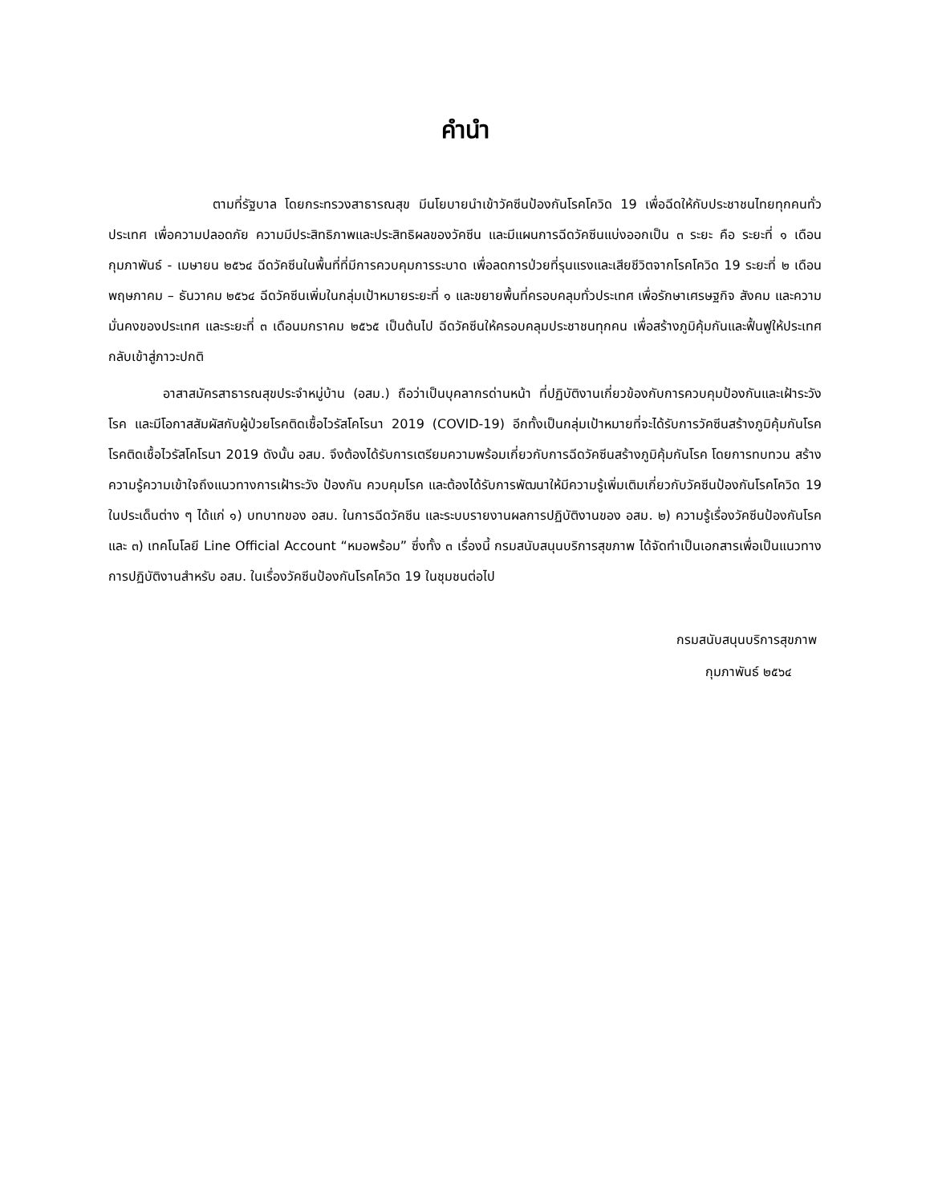คำนำ
ตามที่รัฐบาล โดยกระทรวงสาธารณสุข มีนโยบายนำเข้าวัคซีนป้องกันโรคโควิด 19 เพื่อฉีดให้กับประชาชนไทยทุกคนทั่วประเทศ เพื่อความปลอดภัย ความมีประสิทธิภาพและประสิทธิผลของวัคซีน และมีแผนการฉีดวัคซีนแบ่งออกเป็น ๓ ระยะ คือ ระยะที่ ๑ เดือนกุมภาพันธ์ - เมษายน ๒๕๖๔ ฉีดวัคซีนในพื้นที่ที่มีการควบคุมการระบาด เพื่อลดการป่วยที่รุนแรงและเสียชีวิตจากโรคโควิด 19 ระยะที่ ๒ เดือนพฤษภาคม – ธันวาคม ๒๕๖๔ ฉีดวัคซีนเพิ่มในกลุ่มเป้าหมายระยะที่ ๑ และขยายพื้นที่ครอบคลุมทั่วประเทศ เพื่อรักษาเศรษฐกิจ สังคม และความมั่นคงของประเทศ และระยะที่ ๓ เดือนมกราคม ๒๕๖๕ เป็นต้นไป ฉีดวัคซีนให้ครอบคลุมประชาชนทุกคน เพื่อสร้างภูมิคุ้มกันและฟื้นฟูให้ประเทศกลับเข้าสู่ภาวะปกติ
อาสาสมัครสาธารณสุขประจำหมู่บ้าน (อสม.) ถือว่าเป็นบุคลากรด่านหน้า ที่ปฏิบัติงานเกี่ยวข้องกับการควบคุมป้องกันและเฝ้าระวังโรค และมีโอกาสสัมผัสกับผู้ป่วยโรคติดเชื้อไวรัสโคโรนา 2019 (COVID-19) อีกทั้งเป็นกลุ่มเป้าหมายที่จะได้รับการวัคซีนสร้างภูมิคุ้มกันโรคโรคติดเชื้อไวรัสโคโรนา 2019 ดังนั้น อสม. จึงต้องได้รับการเตรียมความพร้อมเกี่ยวกับการฉีดวัคซีนสร้างภูมิคุ้มกันโรค โดยการทบทวน สร้างความรู้ความเข้าใจถึงแนวทางการเฝ้าระวัง ป้องกัน ควบคุมโรค และต้องได้รับการพัฒนาให้มีความรู้เพิ่มเติมเกี่ยวกับวัคซีนป้องกันโรคโควิด 19 ในประเด็นต่าง ๆ ได้แก่ ๑) บทบาทของ อสม. ในการฉีดวัคซีน และระบบรายงานผลการปฏิบัติงานของ อสม. ๒) ความรู้เรื่องวัคซีนป้องกันโรค และ ๓) เทคโนโลยี Line Official Account “หมอพร้อม” ซึ่งทั้ง ๓ เรื่องนี้ กรมสนับสนุนบริการสุขภาพ ได้จัดทำเป็นเอกสารเพื่อเป็นแนวทางการปฏิบัติงานสำหรับ อสม. ในเรื่องวัคซีนป้องกันโรคโควิด 19 ในชุมชนต่อไป
กรมสนับสนุนบริการสุขภาพ
กุมภาพันธ์ ๒๕๖๔